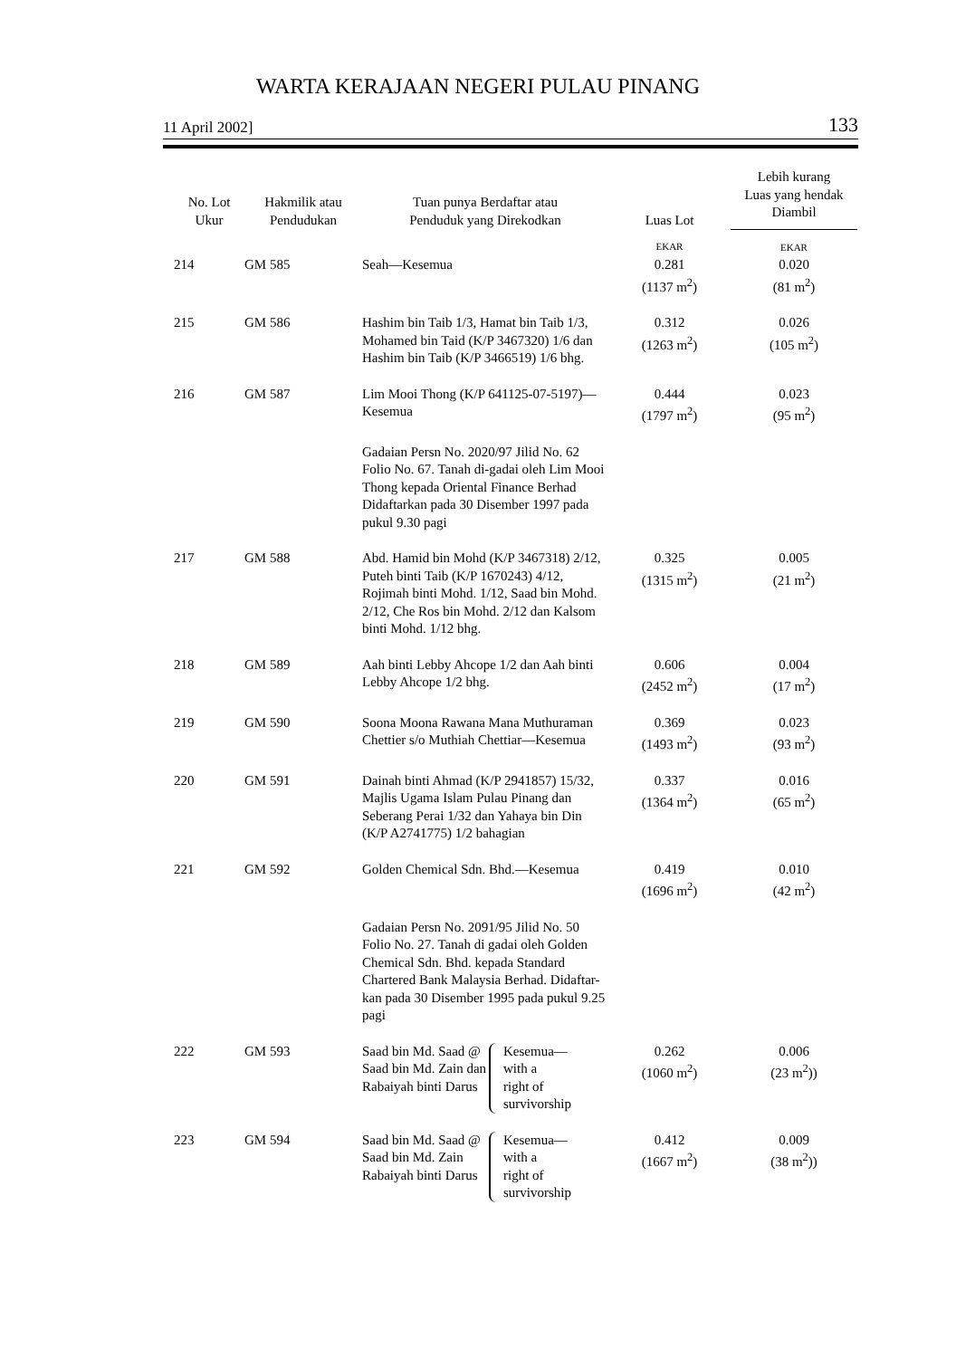WARTA KERAJAAN NEGERI PULAU PINANG
11 April 2002] 133
| No. Lot Ukur | Hakmilik atau Pendudukan | Tuan punya Berdaftar atau Penduduk yang Direkodkan | Luas Lot | Lebih kurang Luas yang hendak Diambil |
| --- | --- | --- | --- | --- |
| | | | EKAR | EKAR |
| 214 | GM 585 | Seah—Kesemua | 0.281 (1137 m<sup>2</sup>) | 0.020 (81 m<sup>2</sup>) |
| 215 | GM 586 | Hashim bin Taib 1/3, Hamat bin Taib 1/3, Mohamed bin Taid (K/P 3467320) 1/6 dan Hashim bin Taib (K/P 3466519) 1/6 bhg. | 0.312 (1263 m<sup>2</sup>) | 0.026 (105 m<sup>2</sup>) |
| 216 | GM 587 | Lim Mooi Thong (K/P 641125-07-5197)—Kesemua | 0.444 (1797 m<sup>2</sup>) | 0.023 (95 m<sup>2</sup>) |
| | | Gadaian Persn No. 2020/97 Jilid No. 62 Folio No. 67. Tanah di-gadai oleh Lim Mooi Thong kepada Oriental Finance Berhad Didaftarkan pada 30 Disember 1997 pada pukul 9.30 pagi | | |
| 217 | GM 588 | Abd. Hamid bin Mohd (K/P 3467318) 2/12, Puteh binti Taib (K/P 1670243) 4/12, Rojimah binti Mohd. 1/12, Saad bin Mohd. 2/12, Che Ros bin Mohd. 2/12 dan Kalsom binti Mohd. 1/12 bhg. | 0.325 (1315 m<sup>2</sup>) | 0.005 (21 m<sup>2</sup>) |
| 218 | GM 589 | Aah binti Lebby Ahcope 1/2 dan Aah binti Lebby Ahcope 1/2 bhg. | 0.606 (2452 m<sup>2</sup>) | 0.004 (17 m<sup>2</sup>) |
| 219 | GM 590 | Soona Moona Rawana Mana Muthuraman Chettier s/o Muthiah Chettiar—Kesemua | 0.369 (1493 m<sup>2</sup>) | 0.023 (93 m<sup>2</sup>) |
| 220 | GM 591 | Dainah binti Ahmad (K/P 2941857) 15/32, Majlis Ugama Islam Pulau Pinang dan Seberang Perai 1/32 dan Yahaya bin Din (K/P A2741775) 1/2 bahagian | 0.337 (1364 m<sup>2</sup>) | 0.016 (65 m<sup>2</sup>) |
| 221 | GM 592 | Golden Chemical Sdn. Bhd.—Kesemua | 0.419 (1696 m<sup>2</sup>) | 0.010 (42 m<sup>2</sup>) |
| | | Gadaian Persn No. 2091/95 Jilid No. 50 Folio No. 27. Tanah di gadai oleh Golden Chemical Sdn. Bhd. kepada Standard Chartered Bank Malaysia Berhad. Didaftar-kan pada 30 Disember 1995 pada pukul 9.25 pagi | | |
| 222 | GM 593 | Saad bin Md. Saad @ Saad bin Md. Zain dan Rabaiyah binti Darus Kesemua— with a right of survivorship | 0.262 (1060 m<sup>2</sup>) | 0.006 (23 m<sup>2</sup>)) |
| 223 | GM 594 | Saad bin Md. Saad @ Saad bin Md. Zain Rabaiyah binti Darus Kesemua— with a right of survivorship | 0.412 (1667 m<sup>2</sup>) | 0.009 (38 m<sup>2</sup>)) |